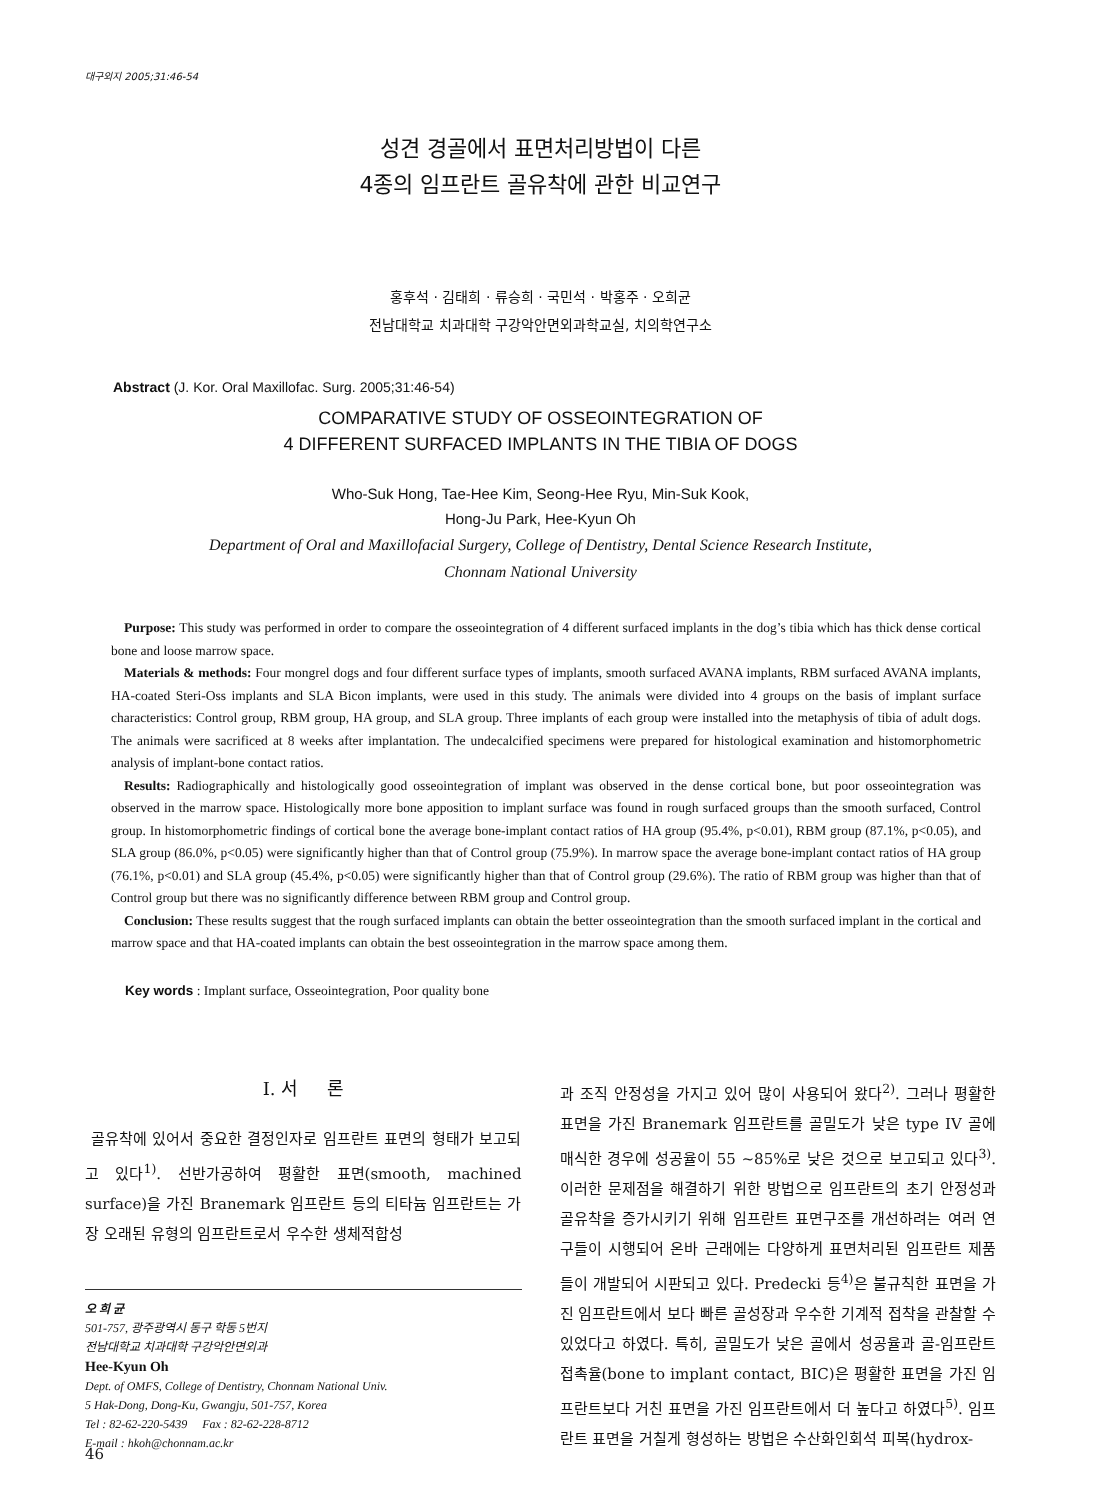대구외지 2005;31:46-54
성견 경골에서 표면처리방법이 다른
4종의 임프란트 골유착에 관한 비교연구
홍후석 · 김태희 · 류승희 · 국민석 · 박홍주 · 오희균
전남대학교 치과대학 구강악안면외과학교실, 치의학연구소
Abstract (J. Kor. Oral Maxillofac. Surg. 2005;31:46-54)
COMPARATIVE STUDY OF OSSEOINTEGRATION OF
4 DIFFERENT SURFACED IMPLANTS IN THE TIBIA OF DOGS
Who-Suk Hong, Tae-Hee Kim, Seong-Hee Ryu, Min-Suk Kook,
Hong-Ju Park, Hee-Kyun Oh
Department of Oral and Maxillofacial Surgery, College of Dentistry, Dental Science Research Institute,
Chonnam National University
Purpose: This study was performed in order to compare the osseointegration of 4 different surfaced implants in the dog’s tibia which has thick dense cortical bone and loose marrow space.
Materials & methods: Four mongrel dogs and four different surface types of implants, smooth surfaced AVANA implants, RBM surfaced AVANA implants, HA-coated Steri-Oss implants and SLA Bicon implants, were used in this study. The animals were divided into 4 groups on the basis of implant surface characteristics: Control group, RBM group, HA group, and SLA group. Three implants of each group were installed into the metaphysis of tibia of adult dogs. The animals were sacrificed at 8 weeks after implantation. The undecalcified specimens were prepared for histological examination and histomorphometric analysis of implant-bone contact ratios.
Results: Radiographically and histologically good osseointegration of implant was observed in the dense cortical bone, but poor osseointegration was observed in the marrow space. Histologically more bone apposition to implant surface was found in rough surfaced groups than the smooth surfaced, Control group. In histomorphometric findings of cortical bone the average bone-implant contact ratios of HA group (95.4%, p<0.01), RBM group (87.1%, p<0.05), and SLA group (86.0%, p<0.05) were significantly higher than that of Control group (75.9%). In marrow space the average bone-implant contact ratios of HA group (76.1%, p<0.01) and SLA group (45.4%, p<0.05) were significantly higher than that of Control group (29.6%). The ratio of RBM group was higher than that of Control group but there was no significantly difference between RBM group and Control group.
Conclusion: These results suggest that the rough surfaced implants can obtain the better osseointegration than the smooth surfaced implant in the cortical and marrow space and that HA-coated implants can obtain the best osseointegration in the marrow space among them.
Key words : Implant surface, Osseointegration, Poor quality bone
Ⅰ. 서 론
골유착에 있어서 중요한 결정인자로 임프란트 표면의 형태가 보고되고 있다<sup>1)</sup>. 선반가공하여 평활한 표면(smooth, machined surface)을 가진 Branemark 임프란트 등의 티타늄 임프란트는 가장 오래된 유형의 임프란트로서 우수한 생체적합성
오 희 균
501-757, 광주광역시 동구 학동 5번지
전남대학교 치과대학 구강악안면외과
Hee-Kyun Oh
Dept. of OMFS, College of Dentistry, Chonnam National Univ.
5 Hak-Dong, Dong-Ku, Gwangju, 501-757, Korea
Tel : 82-62-220-5439 Fax : 82-62-228-8712
E-mail : hkoh@chonnam.ac.kr
과 조직 안정성을 가지고 있어 많이 사용되어 왔다<sup>2)</sup>. 그러나 평활한 표면을 가진 Branemark 임프란트를 골밀도가 낮은 type IV 골에 매식한 경우에 성공율이 55 ~85%로 낮은 것으로 보고되고 있다<sup>3)</sup>. 이러한 문제점을 해결하기 위한 방법으로 임프란트의 초기 안정성과 골유착을 증가시키기 위해 임프란트 표면구조를 개선하려는 여러 연구들이 시행되어 온바 근래에는 다양하게 표면처리된 임프란트 제품들이 개발되어 시판되고 있다. Predecki 등<sup>4)</sup>은 불규칙한 표면을 가진 임프란트에서 보다 빠른 골성장과 우수한 기계적 접착을 관찰할 수 있었다고 하였다. 특히, 골밀도가 낮은 골에서 성공율과 골-임프란트 접촉율(bone to implant contact, BIC)은 평활한 표면을 가진 임프란트보다 거친 표면을 가진 임프란트에서 더 높다고 하였다<sup>5)</sup>. 임프란트 표면을 거칠게 형성하는 방법은 수산화인회석 피복(hydrox-
46